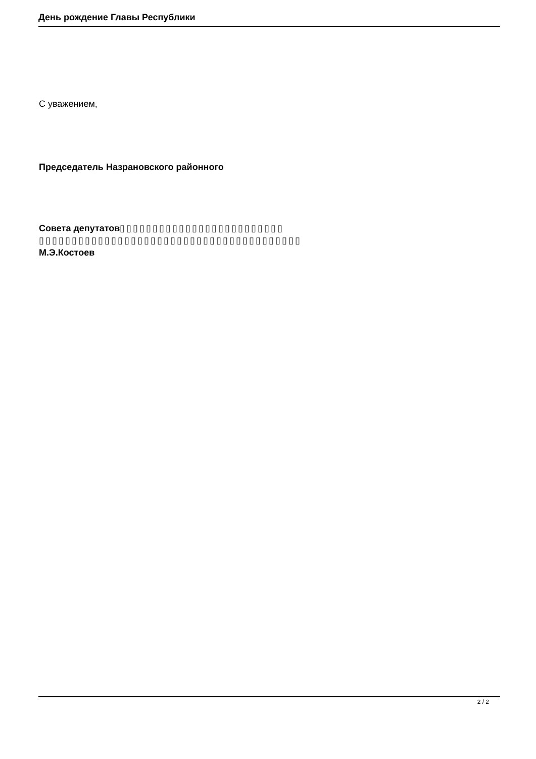День рождение Главы Республики
С уважением,
Председатель Назрановского районного
Совета депутатов▯▯▯▯▯▯▯▯▯▯▯▯▯▯▯▯▯▯▯▯▯▯▯▯▯ ▯▯▯▯▯▯▯▯▯▯▯▯▯▯▯▯▯▯▯▯▯▯▯▯▯▯▯▯▯▯▯▯▯▯▯▯▯▯▯▯
М.Э.Костоев
2 / 2